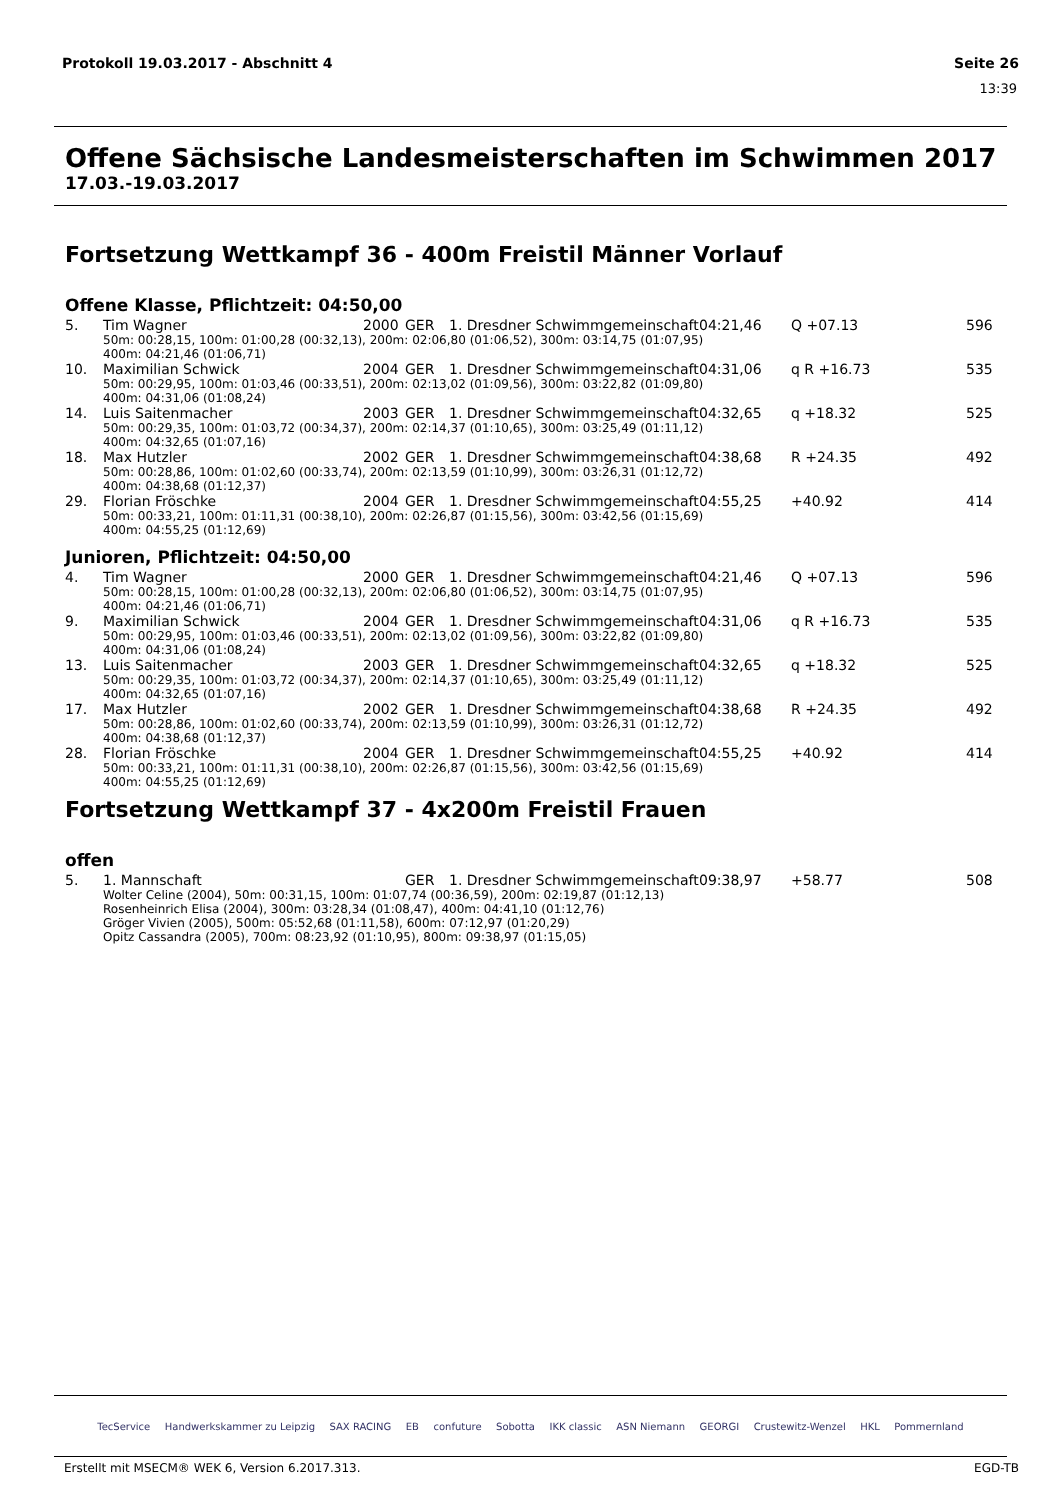Protokoll 19.03.2017 - Abschnitt 4 Seite 26
13:39
Offene Sächsische Landesmeisterschaften im Schwimmen 2017
17.03.-19.03.2017
Fortsetzung Wettkampf 36 - 400m Freistil Männer Vorlauf
Offene Klasse, Pflichtzeit: 04:50,00
| 5. | Tim Wagner | 2000 | GER | 1. Dresdner Schwimmgemeinschaft | 04:21,46 | Q +07.13 | 596 |
| | 50m: 00:28,15, 100m: 01:00,28 (00:32,13), 200m: 02:06,80 (01:06,52), 300m: 03:14,75 (01:07,95) 400m: 04:21,46 (01:06,71) | | | | | | |
| 10. | Maximilian Schwick | 2004 | GER | 1. Dresdner Schwimmgemeinschaft | 04:31,06 | q R +16.73 | 535 |
| | 50m: 00:29,95, 100m: 01:03,46 (00:33,51), 200m: 02:13,02 (01:09,56), 300m: 03:22,82 (01:09,80) 400m: 04:31,06 (01:08,24) | | | | | | |
| 14. | Luis Saitenmacher | 2003 | GER | 1. Dresdner Schwimmgemeinschaft | 04:32,65 | q +18.32 | 525 |
| | 50m: 00:29,35, 100m: 01:03,72 (00:34,37), 200m: 02:14,37 (01:10,65), 300m: 03:25,49 (01:11,12) 400m: 04:32,65 (01:07,16) | | | | | | |
| 18. | Max Hutzler | 2002 | GER | 1. Dresdner Schwimmgemeinschaft | 04:38,68 | R +24.35 | 492 |
| | 50m: 00:28,86, 100m: 01:02,60 (00:33,74), 200m: 02:13,59 (01:10,99), 300m: 03:26,31 (01:12,72) 400m: 04:38,68 (01:12,37) | | | | | | |
| 29. | Florian Fröschke | 2004 | GER | 1. Dresdner Schwimmgemeinschaft | 04:55,25 | +40.92 | 414 |
| | 50m: 00:33,21, 100m: 01:11,31 (00:38,10), 200m: 02:26,87 (01:15,56), 300m: 03:42,56 (01:15,69) 400m: 04:55,25 (01:12,69) | | | | | | |
Junioren, Pflichtzeit: 04:50,00
| 4. | Tim Wagner | 2000 | GER | 1. Dresdner Schwimmgemeinschaft | 04:21,46 | Q +07.13 | 596 |
| | 50m: 00:28,15, 100m: 01:00,28 (00:32,13), 200m: 02:06,80 (01:06,52), 300m: 03:14,75 (01:07,95) 400m: 04:21,46 (01:06,71) | | | | | | |
| 9. | Maximilian Schwick | 2004 | GER | 1. Dresdner Schwimmgemeinschaft | 04:31,06 | q R +16.73 | 535 |
| | 50m: 00:29,95, 100m: 01:03,46 (00:33,51), 200m: 02:13,02 (01:09,56), 300m: 03:22,82 (01:09,80) 400m: 04:31,06 (01:08,24) | | | | | | |
| 13. | Luis Saitenmacher | 2003 | GER | 1. Dresdner Schwimmgemeinschaft | 04:32,65 | q +18.32 | 525 |
| | 50m: 00:29,35, 100m: 01:03,72 (00:34,37), 200m: 02:14,37 (01:10,65), 300m: 03:25,49 (01:11,12) 400m: 04:32,65 (01:07,16) | | | | | | |
| 17. | Max Hutzler | 2002 | GER | 1. Dresdner Schwimmgemeinschaft | 04:38,68 | R +24.35 | 492 |
| | 50m: 00:28,86, 100m: 01:02,60 (00:33,74), 200m: 02:13,59 (01:10,99), 300m: 03:26,31 (01:12,72) 400m: 04:38,68 (01:12,37) | | | | | | |
| 28. | Florian Fröschke | 2004 | GER | 1. Dresdner Schwimmgemeinschaft | 04:55,25 | +40.92 | 414 |
| | 50m: 00:33,21, 100m: 01:11,31 (00:38,10), 200m: 02:26,87 (01:15,56), 300m: 03:42,56 (01:15,69) 400m: 04:55,25 (01:12,69) | | | | | | |
Fortsetzung Wettkampf 37 - 4x200m Freistil Frauen
offen
| 5. | 1. Mannschaft | | GER | 1. Dresdner Schwimmgemeinschaft | 09:38,97 | +58.77 | 508 |
| | Wolter Celine (2004), 50m: 00:31,15, 100m: 01:07,74 (00:36,59), 200m: 02:19,87 (01:12,13) Rosenheinrich Elisa (2004), 300m: 03:28,34 (01:08,47), 400m: 04:41,10 (01:12,76) Gröger Vivien (2005), 500m: 05:52,68 (01:11,58), 600m: 07:12,97 (01:20,29) Opitz Cassandra (2005), 700m: 08:23,92 (01:10,95), 800m: 09:38,97 (01:15,05) | | | | | | |
TecService Handwerkskammer zu Leipzig SAX RACING EB confuture Sobotta IKK classic ASN Niemann GEORGI Crustewitz-Wenzel HKL Pommernland
Erstellt mit MSECM® WEK 6, Version 6.2017.313. EGD-TB